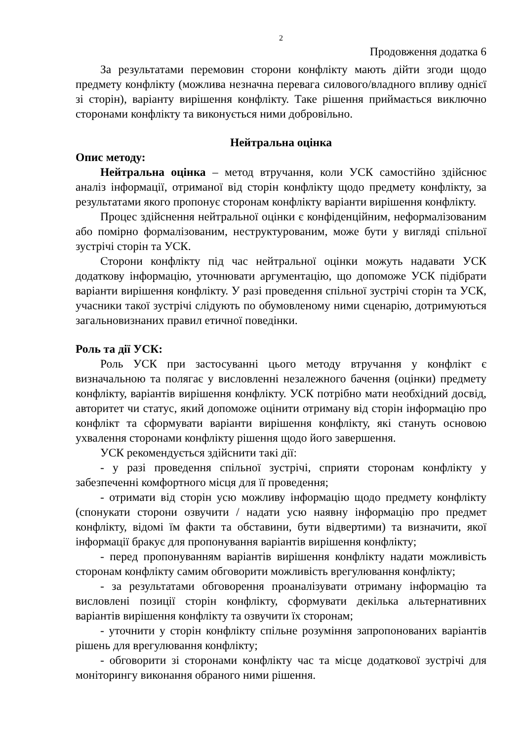2
Продовження додатка 6
За результатами перемовин сторони конфлікту мають дійти згоди щодо предмету конфлікту (можлива незначна перевага силового/владного впливу однієї зі сторін), варіанту вирішення конфлікту. Таке рішення приймається виключно сторонами конфлікту та виконується ними добровільно.
Нейтральна оцінка
Опис методу:
Нейтральна оцінка – метод втручання, коли УСК самостійно здійснює аналіз інформації, отриманої від сторін конфлікту щодо предмету конфлікту, за результатами якого пропонує сторонам конфлікту варіанти вирішення конфлікту.
Процес здійснення нейтральної оцінки є конфіденційним, неформалізованим або помірно формалізованим, неструктурованим, може бути у вигляді спільної зустрічі сторін та УСК.
Сторони конфлікту під час нейтральної оцінки можуть надавати УСК додаткову інформацію, уточнювати аргументацію, що допоможе УСК підібрати варіанти вирішення конфлікту. У разі проведення спільної зустрічі сторін та УСК, учасники такої зустрічі слідують по обумовленому ними сценарію, дотримуються загальновизнаних правил етичної поведінки.
Роль та дії УСК:
Роль УСК при застосуванні цього методу втручання у конфлікт є визначальною та полягає у висловленні незалежного бачення (оцінки) предмету конфлікту, варіантів вирішення конфлікту. УСК потрібно мати необхідний досвід, авторитет чи статус, який допоможе оцінити отриману від сторін інформацію про конфлікт та сформувати варіанти вирішення конфлікту, які стануть основою ухвалення сторонами конфлікту рішення щодо його завершення.
УСК рекомендується здійснити такі дії:
- у разі проведення спільної зустрічі, сприяти сторонам конфлікту у забезпеченні комфортного місця для її проведення;
- отримати від сторін усю можливу інформацію щодо предмету конфлікту (спонукати сторони озвучити / надати усю наявну інформацію про предмет конфлікту, відомі їм факти та обставини, бути відвертими) та визначити, якої інформації бракує для пропонування варіантів вирішення конфлікту;
- перед пропонуванням варіантів вирішення конфлікту надати можливість сторонам конфлікту самим обговорити можливість врегулювання конфлікту;
- за результатами обговорення проаналізувати отриману інформацію та висловлені позиції сторін конфлікту, сформувати декілька альтернативних варіантів вирішення конфлікту та озвучити їх сторонам;
- уточнити у сторін конфлікту спільне розуміння запропонованих варіантів рішень для врегулювання конфлікту;
- обговорити зі сторонами конфлікту час та місце додаткової зустрічі для моніторингу виконання обраного ними рішення.